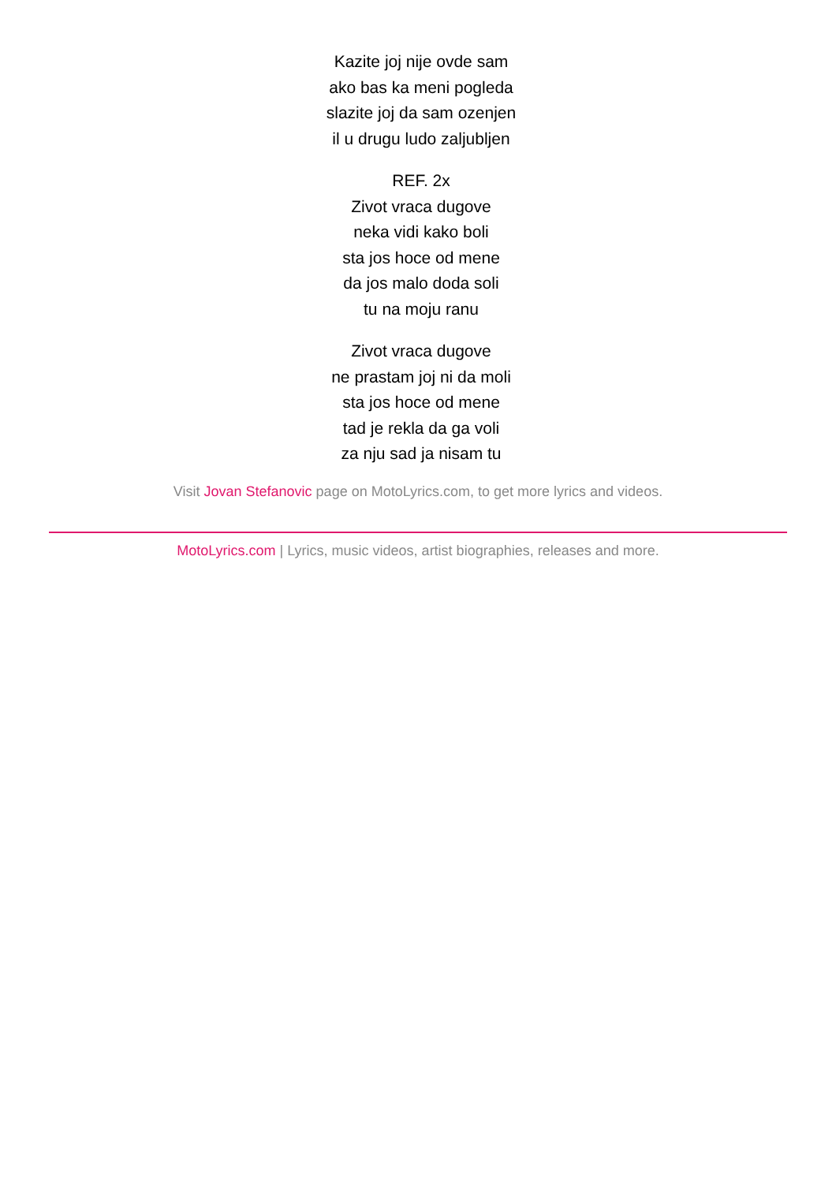Kazite joj nije ovde sam
ako bas ka meni pogleda
slazite joj da sam ozenjen
il u drugu ludo zaljubljen
REF. 2x
Zivot vraca dugove
neka vidi kako boli
sta jos hoce od mene
da jos malo doda soli
tu na moju ranu
Zivot vraca dugove
ne prastam joj ni da moli
sta jos hoce od mene
tad je rekla da ga voli
za nju sad ja nisam tu
Visit Jovan Stefanovic page on MotoLyrics.com, to get more lyrics and videos.
MotoLyrics.com | Lyrics, music videos, artist biographies, releases and more.